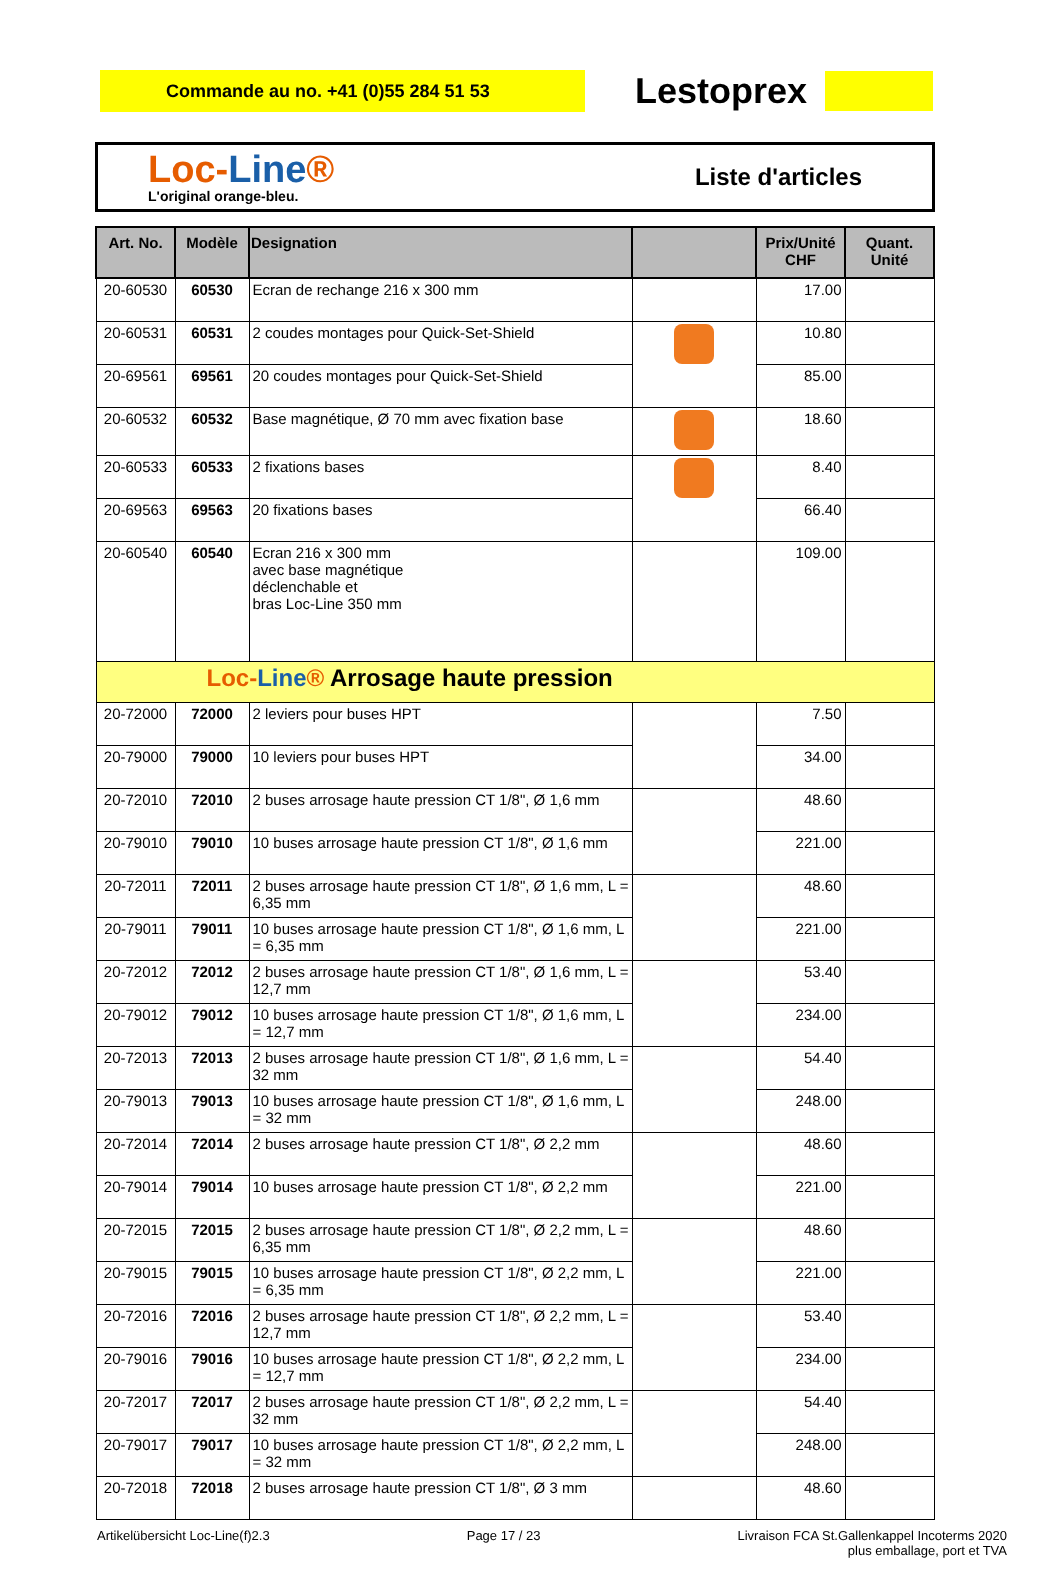Commande au no. +41 (0)55 284 51 53
Lestoprex
Loc-Line®
L'original orange-bleu.
Liste d'articles
| Art. No. | Modèle | Designation | | Prix/Unité CHF | Quant. Unité |
| --- | --- | --- | --- | --- | --- |
| 20-60530 | 60530 | Ecran de rechange 216 x 300 mm | | 17.00 | |
| 20-60531 | 60531 | 2 coudes montages pour Quick-Set-Shield | | 10.80 | |
| 20-69561 | 69561 | 20 coudes montages pour Quick-Set-Shield | | 85.00 | |
| 20-60532 | 60532 | Base magnétique, Ø 70 mm avec fixation base | | 18.60 | |
| 20-60533 | 60533 | 2 fixations bases | | 8.40 | |
| 20-69563 | 69563 | 20 fixations bases | | 66.40 | |
| 20-60540 | 60540 | Ecran 216 x 300 mm avec base magnétique déclenchable et bras Loc-Line 350 mm | | 109.00 | |
| Loc- Line ® Arrosage haute pression | | | | | |
| 20-72000 | 72000 | 2 leviers pour buses HPT | | 7.50 | |
| 20-79000 | 79000 | 10 leviers pour buses HPT | | 34.00 | |
| 20-72010 | 72010 | 2 buses arrosage haute pression CT 1/8", Ø 1,6 mm | | 48.60 | |
| 20-79010 | 79010 | 10 buses arrosage haute pression CT 1/8", Ø 1,6 mm | | 221.00 | |
| 20-72011 | 72011 | 2 buses arrosage haute pression CT 1/8", Ø 1,6 mm, L = 6,35 mm | | 48.60 | |
| 20-79011 | 79011 | 10 buses arrosage haute pression CT 1/8", Ø 1,6 mm, L = 6,35 mm | | 221.00 | |
| 20-72012 | 72012 | 2 buses arrosage haute pression CT 1/8", Ø 1,6 mm, L = 12,7 mm | | 53.40 | |
| 20-79012 | 79012 | 10 buses arrosage haute pression CT 1/8", Ø 1,6 mm, L = 12,7 mm | | 234.00 | |
| 20-72013 | 72013 | 2 buses arrosage haute pression CT 1/8", Ø 1,6 mm, L = 32 mm | | 54.40 | |
| 20-79013 | 79013 | 10 buses arrosage haute pression CT 1/8", Ø 1,6 mm, L = 32 mm | | 248.00 | |
| 20-72014 | 72014 | 2 buses arrosage haute pression CT 1/8", Ø 2,2 mm | | 48.60 | |
| 20-79014 | 79014 | 10 buses arrosage haute pression CT 1/8", Ø 2,2 mm | | 221.00 | |
| 20-72015 | 72015 | 2 buses arrosage haute pression CT 1/8", Ø 2,2 mm, L = 6,35 mm | | 48.60 | |
| 20-79015 | 79015 | 10 buses arrosage haute pression CT 1/8", Ø 2,2 mm, L = 6,35 mm | | 221.00 | |
| 20-72016 | 72016 | 2 buses arrosage haute pression CT 1/8", Ø 2,2 mm, L = 12,7 mm | | 53.40 | |
| 20-79016 | 79016 | 10 buses arrosage haute pression CT 1/8", Ø 2,2 mm, L = 12,7 mm | | 234.00 | |
| 20-72017 | 72017 | 2 buses arrosage haute pression CT 1/8", Ø 2,2 mm, L = 32 mm | | 54.40 | |
| 20-79017 | 79017 | 10 buses arrosage haute pression CT 1/8", Ø 2,2 mm, L = 32 mm | | 248.00 | |
| 20-72018 | 72018 | 2 buses arrosage haute pression CT 1/8", Ø 3 mm | | 48.60 | |
Artikelübersicht Loc-Line(f)2.3 Page 17 / 23 Livraison FCA St.Gallenkappel Incoterms 2020
plus emballage, port et TVA